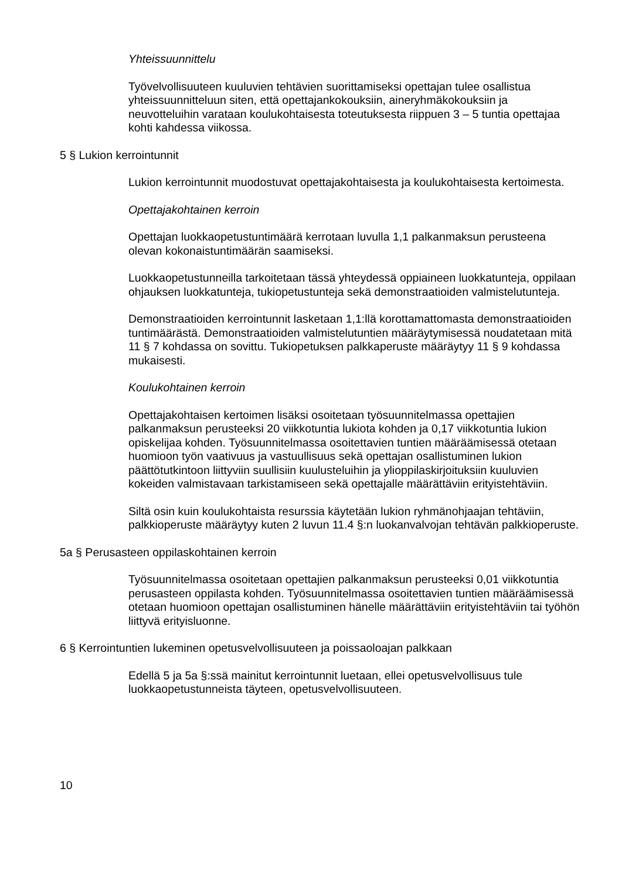Yhteissuunnittelu
Työvelvollisuuteen kuuluvien tehtävien suorittamiseksi opettajan tulee osallistua yhteissuunnitteluun siten, että opettajankokouksiin, aineryhmäkokouksiin ja neuvotteluihin varataan koulukohtaisesta toteutuksesta riippuen 3 – 5 tuntia opettajaa kohti kahdessa viikossa.
5 § Lukion kerrointunnit
Lukion kerrointunnit muodostuvat opettajakohtaisesta ja koulukohtaisesta kertoimesta.
Opettajakohtainen kerroin
Opettajan luokkaopetustuntimäärä kerrotaan luvulla 1,1 palkanmaksun perusteena olevan kokonaistuntimäärän saamiseksi.
Luokkaopetustunneilla tarkoitetaan tässä yhteydessä oppiaineen luokkatunteja, oppilaan ohjauksen luokkatunteja, tukiopetustunteja sekä demonstraatioiden valmistelutunteja.
Demonstraatioiden kerrointunnit lasketaan 1,1:llä korottamattomasta demonstraatioiden tuntimäärästä. Demonstraatioiden valmistelutuntien määräytymisessä noudatetaan mitä 11 § 7 kohdassa on sovittu. Tukiopetuksen palkkaperuste määräytyy 11 § 9 kohdassa mukaisesti.
Koulukohtainen kerroin
Opettajakohtaisen kertoimen lisäksi osoitetaan työsuunnitelmassa opettajien palkanmaksun perusteeksi 20 viikkotuntia lukiota kohden ja 0,17 viikkotuntia lukion opiskelijaa kohden. Työsuunnitelmassa osoitettavien tuntien määräämisessä otetaan huomioon työn vaativuus ja vastuullisuus sekä opettajan osallistuminen lukion päättötutkintoon liittyviin suullisiin kuulusteluihin ja ylioppilaskirjoituksiin kuuluvien kokeiden valmistavaan tarkistamiseen sekä opettajalle määrättäviin erityistehtäviin.
Siltä osin kuin koulukohtaista resurssia käytetään lukion ryhmänohjaajan tehtäviin, palkkioperuste määräytyy kuten 2 luvun 11.4 §:n luokanvalvojan tehtävän palkkioperuste.
5a § Perusasteen oppilaskohtainen kerroin
Työsuunnitelmassa osoitetaan opettajien palkanmaksun perusteeksi 0,01 viikkotuntia perusasteen oppilasta kohden. Työsuunnitelmassa osoitettavien tuntien määräämisessä otetaan huomioon opettajan osallistuminen hänelle määrättäviin erityistehtäviin tai työhön liittyvä erityisluonne.
6 § Kerrointuntien lukeminen opetusvelvollisuuteen ja poissaoloajan palkkaan
Edellä 5 ja 5a §:ssä mainitut kerrointunnit luetaan, ellei opetusvelvollisuus tule luokkaopetustunneista täyteen, opetusvelvollisuuteen.
10